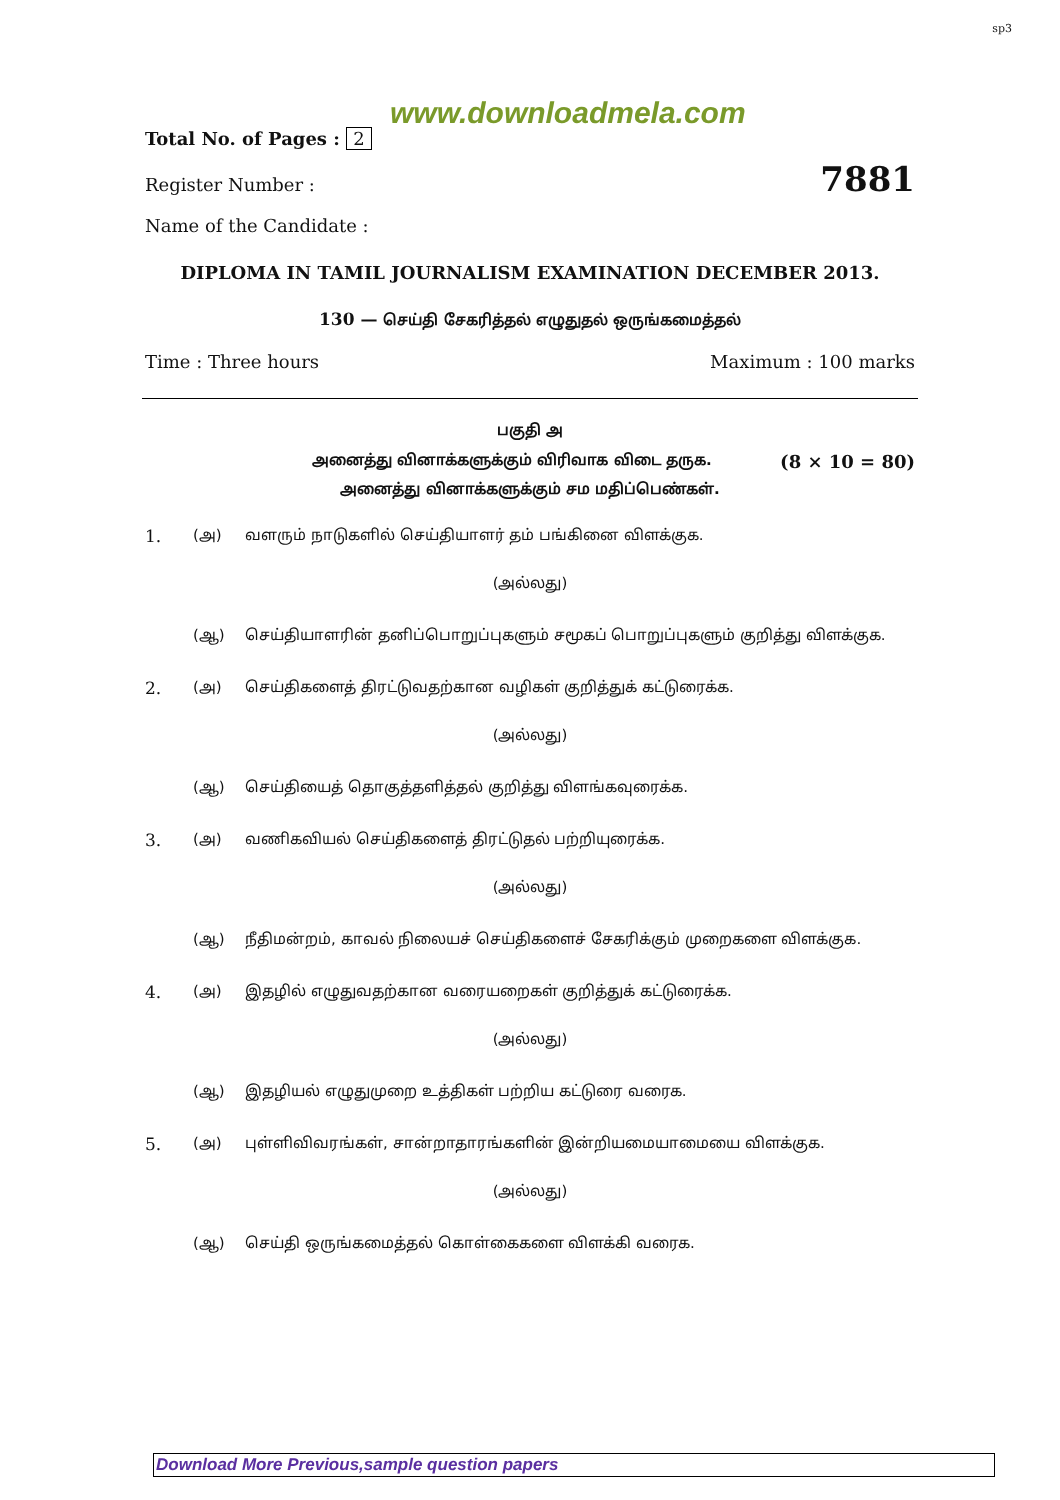sp3
www.downloadmela.com
Total No. of Pages : 2
Register Number : 7881
Name of the Candidate :
DIPLOMA IN TAMIL JOURNALISM EXAMINATION DECEMBER 2013.
130 — செய்தி சேகரித்தல் எழுதுதல் ஒருங்கமைத்தல்
Time : Three hours Maximum : 100 marks
பகுதி அ
அனைத்து வினாக்களுக்கும் விரிவாக விடை தருக. (8 × 10 = 80)
அனைத்து வினாக்களுக்கும் சம மதிப்பெண்கள்.
1. (அ) வளரும் நாடுகளில் செய்தியாளர் தம் பங்கினை விளக்குக.
(அல்லது)
(ஆ) செய்தியாளரின் தனிப்பொறுப்புகளும் சமூகப் பொறுப்புகளும் குறித்து விளக்குக.
2. (அ) செய்திகளைத் திரட்டுவதற்கான வழிகள் குறித்துக் கட்டுரைக்க.
(அல்லது)
(ஆ) செய்தியைத் தொகுத்தளித்தல் குறித்து விளங்கவுரைக்க.
3. (அ) வணிகவியல் செய்திகளைத் திரட்டுதல் பற்றியுரைக்க.
(அல்லது)
(ஆ) நீதிமன்றம், காவல் நிலையச் செய்திகளைச் சேகரிக்கும் முறைகளை விளக்குக.
4. (அ) இதழில் எழுதுவதற்கான வரையறைகள் குறித்துக் கட்டுரைக்க.
(அல்லது)
(ஆ) இதழியல் எழுதுமுறை உத்திகள் பற்றிய கட்டுரை வரைக.
5. (அ) புள்ளிவிவரங்கள், சான்றாதாரங்களின் இன்றியமையாமையை விளக்குக.
(அல்லது)
(ஆ) செய்தி ஒருங்கமைத்தல் கொள்கைகளை விளக்கி வரைக.
Download More Previous,sample question papers